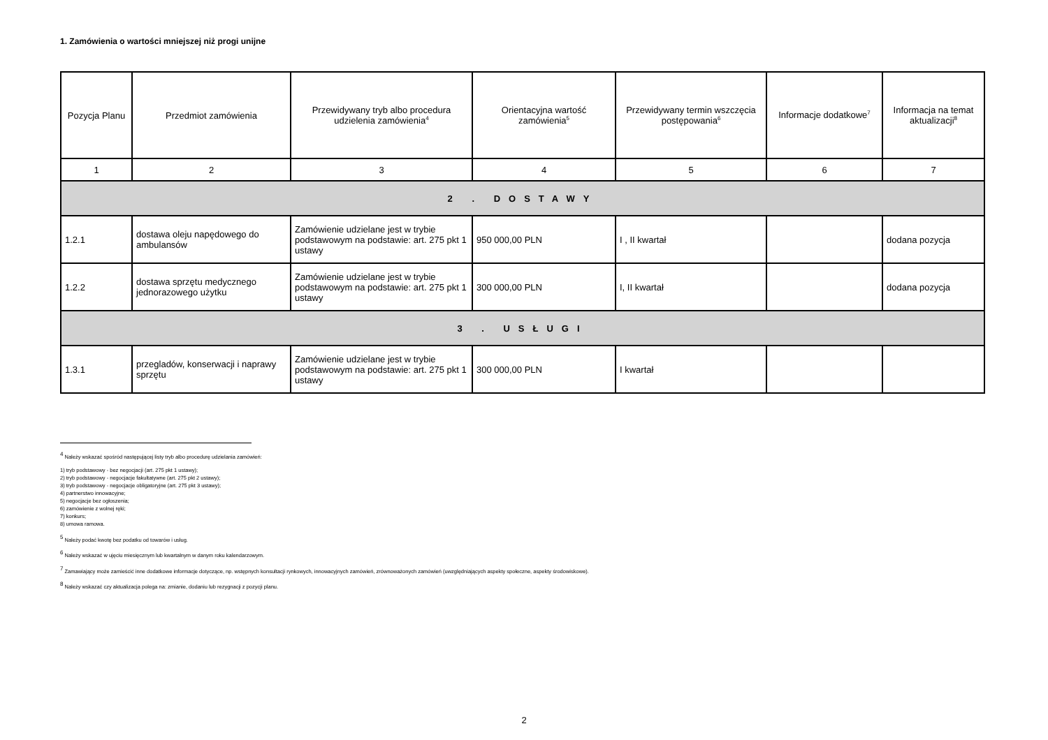1. Zamówienia o wartości mniejszej niż progi unijne
| Pozycja Planu | Przedmiot zamówienia | Przewidywany tryb albo procedura udzielenia zamówienia<sup>4</sup> | Orientacyjna wartość zamówienia<sup>5</sup> | Przewidywany termin wszczęcia postępowania<sup>6</sup> | Informacje dodatkowe<sup>7</sup> | Informacja na temat aktualizacji<sup>8</sup> |
| --- | --- | --- | --- | --- | --- | --- |
| 1 | 2 | 3 | 4 | 5 | 6 | 7 |
| 2 . DOSTAWY | | | | | | |
| 1.2.1 | dostawa oleju napędowego do ambulansów | Zamówienie udzielane jest w trybie podstawowym na podstawie: art. 275 pkt 1 ustawy | 950 000,00 PLN | I , II kwartał | | dodana pozycja |
| 1.2.2 | dostawa sprzętu medycznego jednorazowego użytku | Zamówienie udzielane jest w trybie podstawowym na podstawie: art. 275 pkt 1 ustawy | 300 000,00 PLN | I, II kwartał | | dodana pozycja |
| 3 . USŁUGI | | | | | | |
| 1.3.1 | przegladów, konserwacji i naprawy sprzętu | Zamówienie udzielane jest w trybie podstawowym na podstawie: art. 275 pkt 1 ustawy | 300 000,00 PLN | I kwartał | | |
<sup>4</sup> Należy wskazać spośród następującej listy tryb albo procedurę udzielania zamówień:
1) tryb podstawowy - bez negocjacji (art. 275 pkt 1 ustawy);
2) tryb podstawowy - negocjacje fakultatywne (art. 275 pkt 2 ustawy);
3) tryb podstawowy - negocjacje obligatoryjne (art. 275 pkt 3 ustawy);
4) partnerstwo innowacyjne;
5) negocjacje bez ogłoszenia;
6) zamówienie z wolnej ręki;
7) konkurs;
8) umowa ramowa.
<sup>5</sup> Należy podać kwotę bez podatku od towarów i usług.
<sup>6</sup> Należy wskazać w ujęciu miesięcznym lub kwartalnym w danym roku kalendarzowym.
<sup>7</sup> Zamawiający może zamieścić inne dodatkowe informacje dotyczące, np. wstępnych konsultacji rynkowych, innowacyjnych zamówień, zrównoważonych zamówień (uwzględniających aspekty społeczne, aspekty środowiskowe).
<sup>8</sup> Należy wskazać czy aktualizacja polega na: zmianie, dodaniu lub rezygnacji z pozycji planu.
2